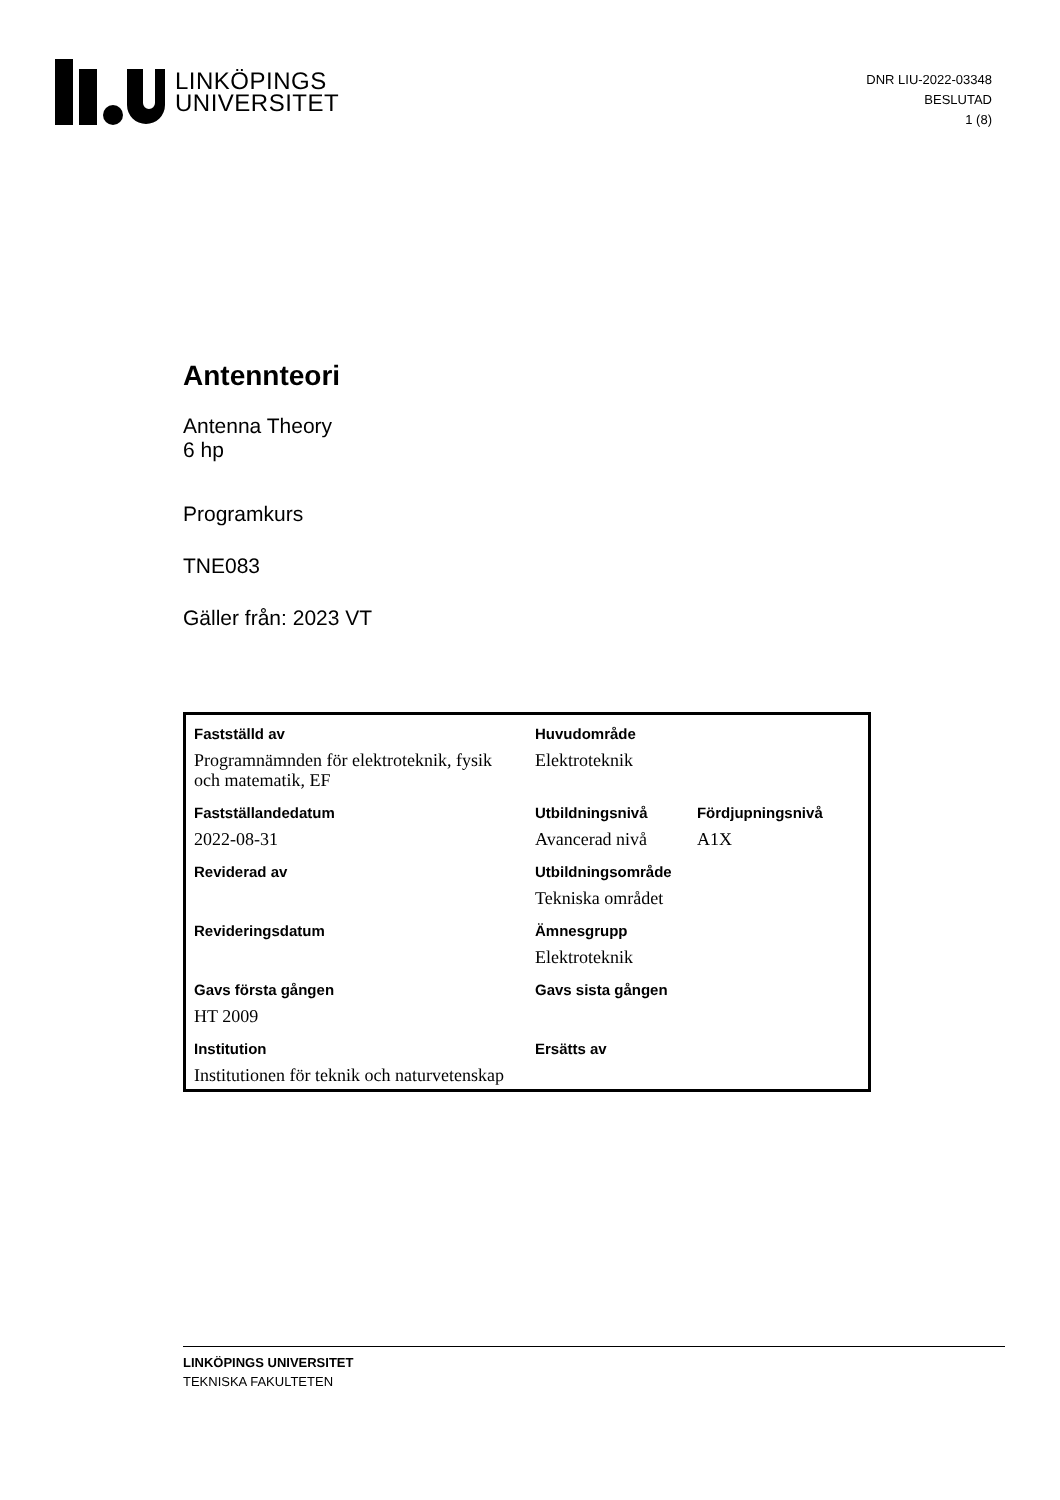LINKÖPINGS
UNIVERSITET
DNR LIU-2022-03348
BESLUTAD
1 (8)
Antennteori
Antenna Theory
6 hp
Programkurs
TNE083
Gäller från: 2023 VT
| Fastställd av | Huvudområde | |
| Programnämnden för elektroteknik, fysik och matematik, EF | Elektroteknik | |
| Fastställandedatum | Utbildningsnivå | Fördjupningsnivå |
| 2022-08-31 | Avancerad nivå | A1X |
| Reviderad av | Utbildningsområde | |
| | Tekniska området | |
| Revideringsdatum | Ämnesgrupp | |
| | Elektroteknik | |
| Gavs första gången | Gavs sista gången | |
| HT 2009 | | |
| Institution | Ersätts av | |
| Institutionen för teknik och naturvetenskap | | |
LINKÖPINGS UNIVERSITET
TEKNISKA FAKULTETEN